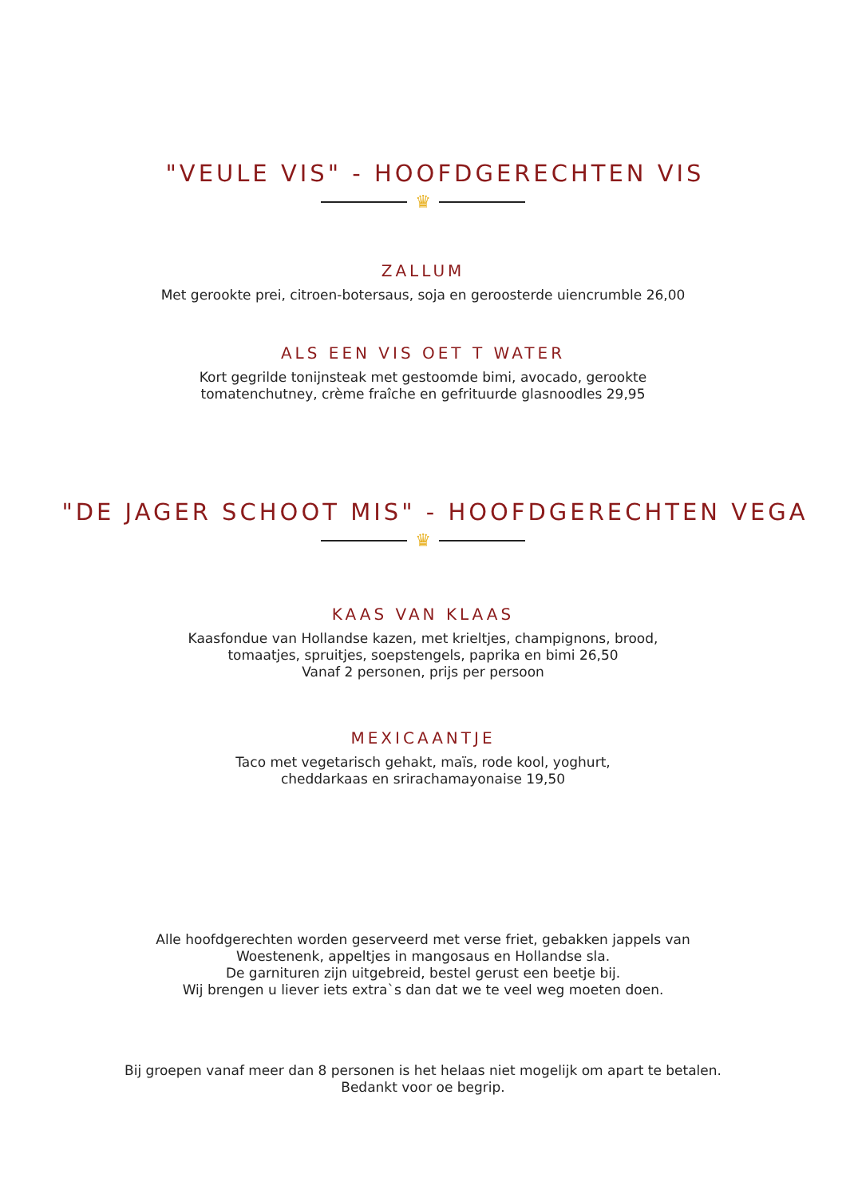"VEULE VIS" - HOOFDGERECHTEN VIS
♛
ZALLUM
Met gerookte prei, citroen-botersaus, soja en geroosterde uiencrumble 26,00
ALS EEN VIS OET T WATER
Kort gegrilde tonijnsteak met gestoomde bimi, avocado, gerookte
tomatenchutney, crème fraîche en gefrituurde glasnoodles 29,95
"DE JAGER SCHOOT MIS" - HOOFDGERECHTEN VEGA
♛
KAAS VAN KLAAS
Kaasfondue van Hollandse kazen, met krieltjes, champignons, brood,
tomaatjes, spruitjes, soepstengels, paprika en bimi 26,50
Vanaf 2 personen, prijs per persoon
MEXICAANTJE
Taco met vegetarisch gehakt, maïs, rode kool, yoghurt,
cheddarkaas en srirachamayonaise 19,50
Alle hoofdgerechten worden geserveerd met verse friet, gebakken jappels van
Woestenenk, appeltjes in mangosaus en Hollandse sla.
De garnituren zijn uitgebreid, bestel gerust een beetje bij.
Wij brengen u liever iets extra`s dan dat we te veel weg moeten doen.
Bij groepen vanaf meer dan 8 personen is het helaas niet mogelijk om apart te betalen.
Bedankt voor oe begrip.